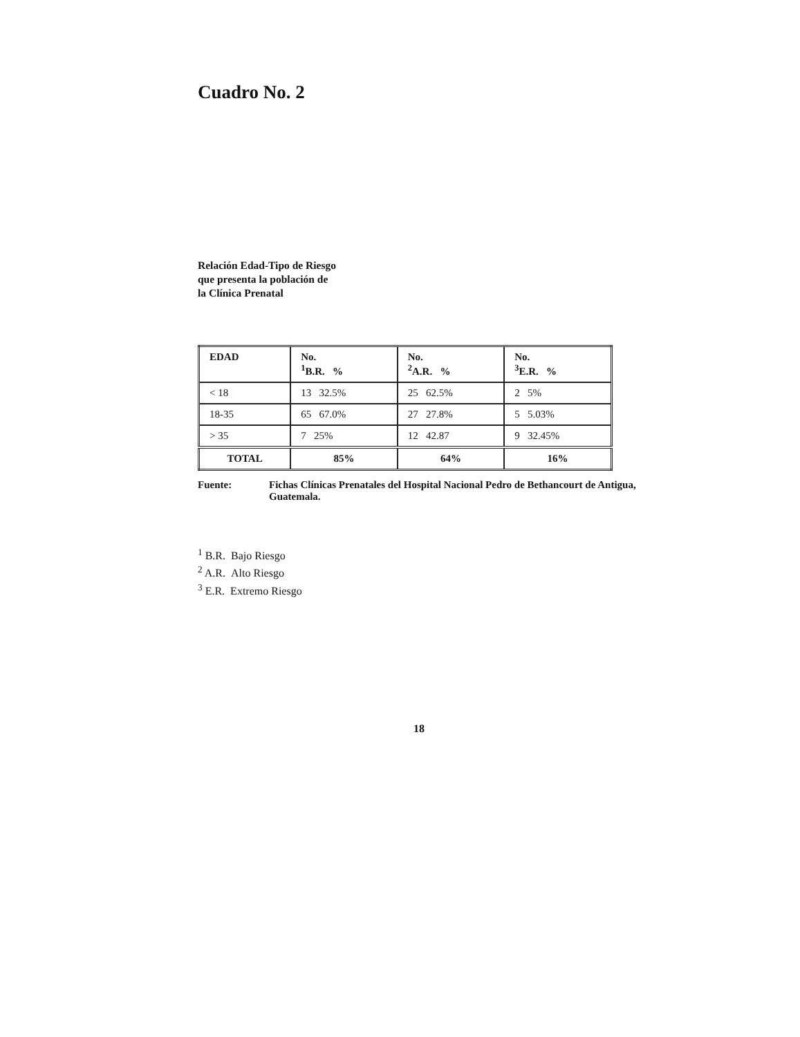Cuadro No. 2
Relación Edad-Tipo de Riesgo
que presenta la población de
la Clínica Prenatal
| EDAD | No. <sup>1</sup> B.R. % | No. <sup>2</sup> A.R. % | No. <sup>3</sup> E.R. % |
| --- | --- | --- | --- |
| < 18 | 13 32.5% | 25 62.5% | 2 5% |
| 18-35 | 65 67.0% | 27 27.8% | 5 5.03% |
| > 35 | 7 25% | 12 42.87 | 9 32.45% |
| TOTAL | 85% | 64% | 16% |
Fuente: Fichas Clínicas Prenatales del Hospital Nacional Pedro de Bethancourt de Antigua, Guatemala.
<sup>1</sup> B.R. Bajo Riesgo
<sup>2</sup> A.R. Alto Riesgo
<sup>3</sup> E.R. Extremo Riesgo
18